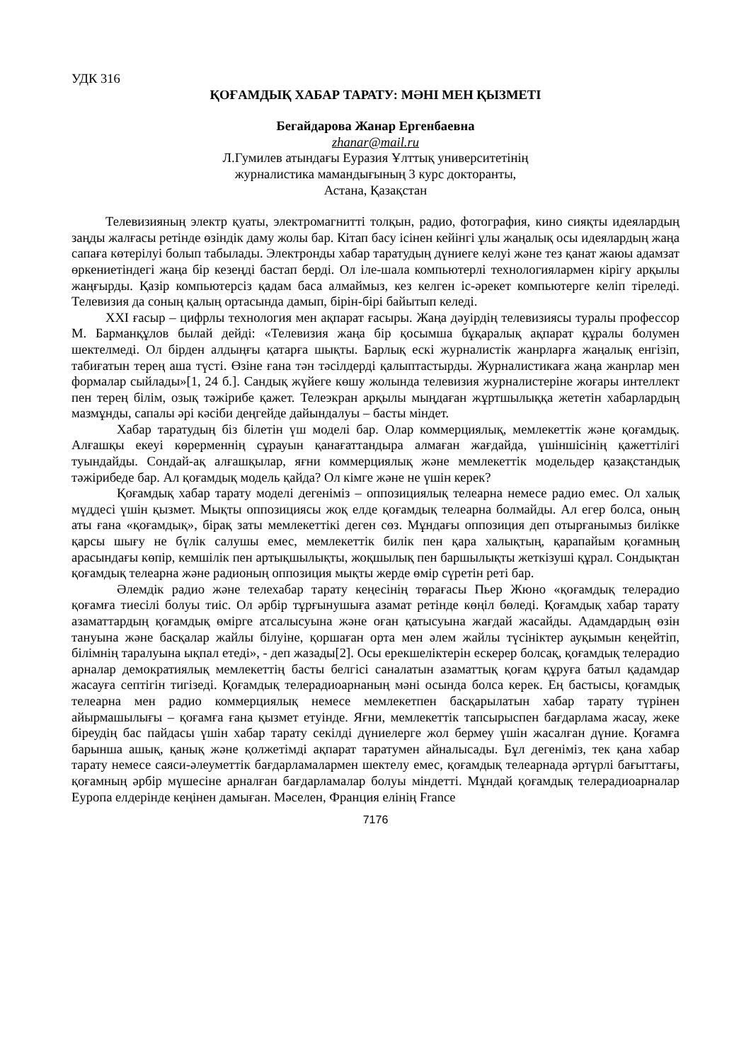УДК 316
ҚОҒАМДЫҚ ХАБАР ТАРАТУ: МӘНІ МЕН ҚЫЗМЕТІ
Бегайдарова Жанар Ергенбаевна
zhanar@mail.ru
Л.Гумилев атындағы Еуразия Ұлттық университетінің
журналистика мамандығының 3 курс докторанты,
Астана, Қазақстан
Телевизияның электр қуаты, электромагнитті толқын, радио, фотография, кино сияқты идеялардың заңды жалғасы ретінде өзіндік даму жолы бар. Кітап басу ісінен кейінгі ұлы жаңалық осы идеялардың жаңа сапаға көтерілуі болып табылады. Электронды хабар таратудың дүниеге келуі және тез қанат жаюы адамзат өркениетіндегі жаңа бір кезеңді бастап берді. Ол іле-шала компьютерлі технологиялармен кірігу арқылы жаңғырды. Қазір компьютерсіз қадам баса алмаймыз, кез келген іс-әрекет компьютерге келіп тіреледі. Телевизия да соның қалың ортасында дамып, бірін-бірі байытып келеді.
XXI ғасыр – цифрлы технология мен ақпарат ғасыры. Жаңа дәуірдің телевизиясы туралы профессор М. Барманқұлов былай дейді: «Телевизия жаңа бір қосымша бұқаралық ақпарат құралы болумен шектелмеді. Ол бірден алдыңғы қатарға шықты. Барлық ескі журналистік жанрларға жаңалық енгізіп, табиғатын терең аша түсті. Өзіне ғана тән тәсілдерді қалыптастырды. Журналистикаға жаңа жанрлар мен формалар сыйлады»[1, 24 б.]. Сандық жүйеге көшу жолында телевизия журналистеріне жоғары интеллект пен терең білім, озық тәжірибе қажет. Телеэкран арқылы мыңдаған жұртшылыққа жететін хабарлардың мазмұнды, сапалы әрі кәсіби деңгейде дайындалуы – басты міндет.
Хабар таратудың біз білетін үш моделі бар. Олар коммерциялық, мемлекеттік және қоғамдық. Алғашқы екеуі көрерменнің сұрауын қанағаттандыра алмаған жағдайда, үшіншісінің қажеттілігі туындайды. Сондай-ақ алғашқылар, яғни коммерциялық және мемлекеттік модельдер қазақстандық тәжірибеде бар. Ал қоғамдық модель қайда? Ол кімге және не үшін керек?
Қоғамдық хабар тарату моделі дегеніміз – оппозициялық телеарна немесе радио емес. Ол халық мүддесі үшін қызмет. Мықты оппозициясы жоқ елде қоғамдық телеарна болмайды. Ал егер болса, оның аты ғана «қоғамдық», бірақ заты мемлекеттікі деген сөз. Мұндағы оппозиция деп отырғанымыз билікке қарсы шығу не бүлік салушы емес, мемлекеттік билік пен қара халықтың, қарапайым қоғамның арасындағы көпір, кемшілік пен артықшылықты, жоқшылық пен баршылықты жеткізуші құрал. Сондықтан қоғамдық телеарна және радионың оппозиция мықты жерде өмір сүретін реті бар.
Әлемдік радио және телехабар тарату кеңесінің төрағасы Пьер Жюно «қоғамдық телерадио қоғамға тиесілі болуы тиіс. Ол әрбір тұрғынушыға азамат ретінде көңіл бөледі. Қоғамдық хабар тарату азаматтардың қоғамдық өмірге атсалысуына және оған қатысуына жағдай жасайды. Адамдардың өзін тануына және басқалар жайлы білуіне, қоршаған орта мен әлем жайлы түсініктер ауқымын кеңейтіп, білімнің таралуына ықпал етеді», - деп жазады[2]. Осы ерекшеліктерін ескерер болсақ, қоғамдық телерадио арналар демократиялық мемлекеттің басты белгісі саналатын азаматтық қоғам құруға батыл қадамдар жасауға септігін тигізеді. Қоғамдық телерадиоарнаның мәні осында болса керек. Ең бастысы, қоғамдық телеарна мен радио коммерциялық немесе мемлекетпен басқарылатын хабар тарату түрінен айырмашылығы – қоғамға ғана қызмет етуінде. Яғни, мемлекеттік тапсырыспен бағдарлама жасау, жеке біреудің бас пайдасы үшін хабар тарату секілді дүниелерге жол бермеу үшін жасалған дүние. Қоғамға барынша ашық, қанық және қолжетімді ақпарат таратумен айналысады. Бұл дегеніміз, тек қана хабар тарату немесе саяси-әлеуметтік бағдарламалармен шектелу емес, қоғамдық телеарнада әртүрлі бағыттағы, қоғамның әрбір мүшесіне арналған бағдарламалар болуы міндетті. Мұндай қоғамдық телерадиоарналар Еуропа елдерінде кеңінен дамыған. Мәселен, Франция елінің France
7176